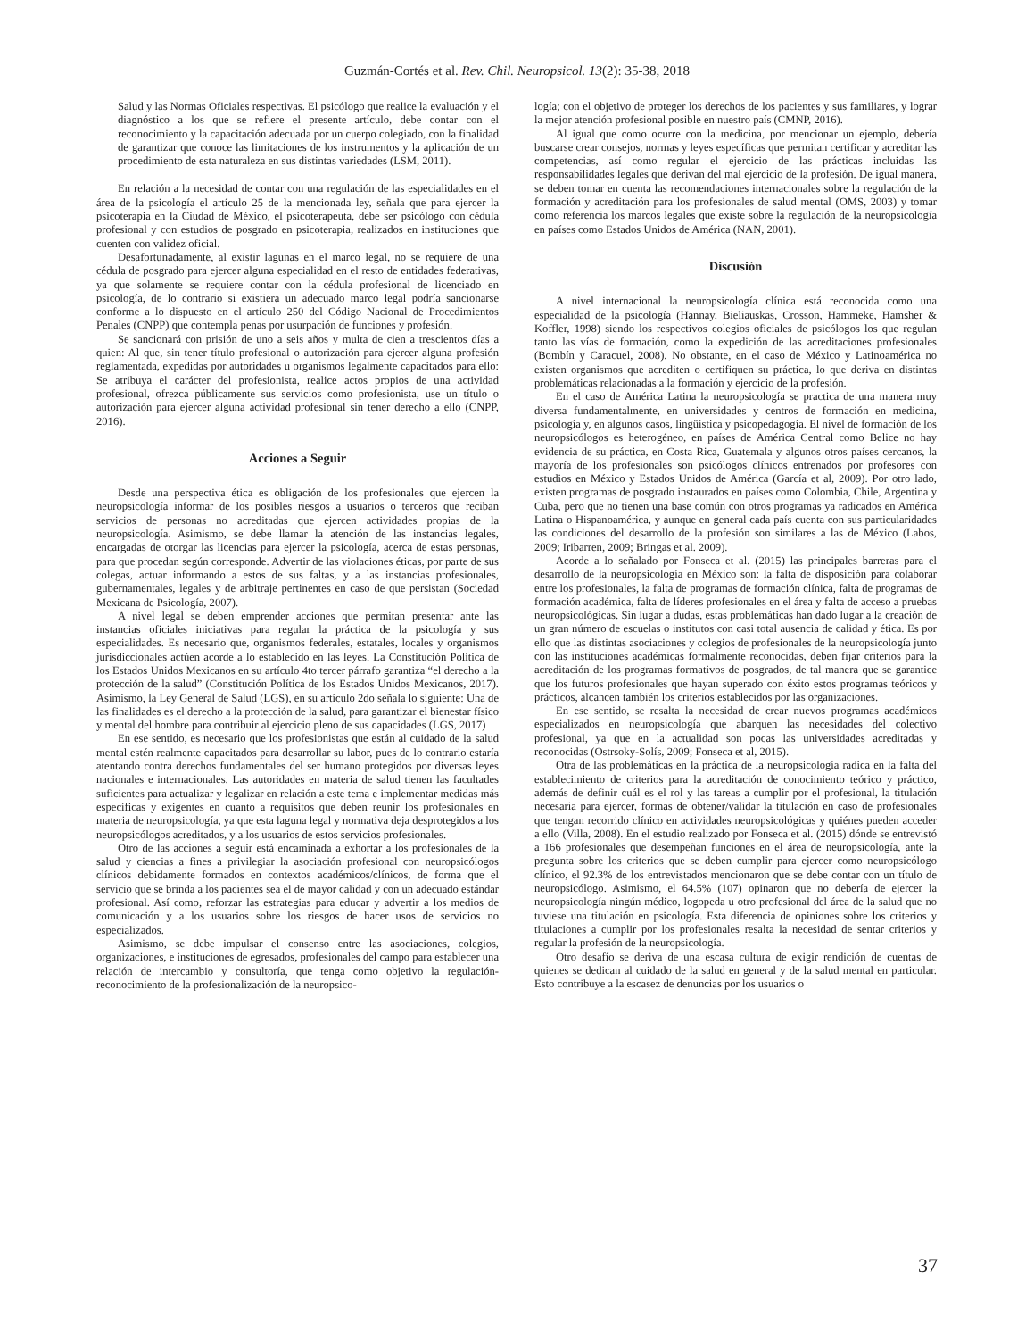Guzmán-Cortés et al. Rev. Chil. Neuropsicol. 13(2): 35-38, 2018
Salud y las Normas Oficiales respectivas. El psicólogo que realice la evaluación y el diagnóstico a los que se refiere el presente artículo, debe contar con el reconocimiento y la capacitación adecuada por un cuerpo colegiado, con la finalidad de garantizar que conoce las limitaciones de los instrumentos y la aplicación de un procedimiento de esta naturaleza en sus distintas variedades (LSM, 2011).
En relación a la necesidad de contar con una regulación de las especialidades en el área de la psicología el artículo 25 de la mencionada ley, señala que para ejercer la psicoterapia en la Ciudad de México, el psicoterapeuta, debe ser psicólogo con cédula profesional y con estudios de posgrado en psicoterapia, realizados en instituciones que cuenten con validez oficial.
Desafortunadamente, al existir lagunas en el marco legal, no se requiere de una cédula de posgrado para ejercer alguna especialidad en el resto de entidades federativas, ya que solamente se requiere contar con la cédula profesional de licenciado en psicología, de lo contrario si existiera un adecuado marco legal podría sancionarse conforme a lo dispuesto en el artículo 250 del Código Nacional de Procedimientos Penales (CNPP) que contempla penas por usurpación de funciones y profesión.
Se sancionará con prisión de uno a seis años y multa de cien a trescientos días a quien: Al que, sin tener título profesional o autorización para ejercer alguna profesión reglamentada, expedidas por autoridades u organismos legalmente capacitados para ello: Se atribuya el carácter del profesionista, realice actos propios de una actividad profesional, ofrezca públicamente sus servicios como profesionista, use un título o autorización para ejercer alguna actividad profesional sin tener derecho a ello (CNPP, 2016).
Acciones a Seguir
Desde una perspectiva ética es obligación de los profesionales que ejercen la neuropsicología informar de los posibles riesgos a usuarios o terceros que reciban servicios de personas no acreditadas que ejercen actividades propias de la neuropsicología. Asimismo, se debe llamar la atención de las instancias legales, encargadas de otorgar las licencias para ejercer la psicología, acerca de estas personas, para que procedan según corresponde. Advertir de las violaciones éticas, por parte de sus colegas, actuar informando a estos de sus faltas, y a las instancias profesionales, gubernamentales, legales y de arbitraje pertinentes en caso de que persistan (Sociedad Mexicana de Psicología, 2007).
A nivel legal se deben emprender acciones que permitan presentar ante las instancias oficiales iniciativas para regular la práctica de la psicología y sus especialidades. Es necesario que, organismos federales, estatales, locales y organismos jurisdiccionales actúen acorde a lo establecido en las leyes. La Constitución Política de los Estados Unidos Mexicanos en su artículo 4to tercer párrafo garantiza “el derecho a la protección de la salud” (Constitución Política de los Estados Unidos Mexicanos, 2017). Asimismo, la Ley General de Salud (LGS), en su artículo 2do señala lo siguiente: Una de las finalidades es el derecho a la protección de la salud, para garantizar el bienestar físico y mental del hombre para contribuir al ejercicio pleno de sus capacidades (LGS, 2017)
En ese sentido, es necesario que los profesionistas que están al cuidado de la salud mental estén realmente capacitados para desarrollar su labor, pues de lo contrario estaría atentando contra derechos fundamentales del ser humano protegidos por diversas leyes nacionales e internacionales. Las autoridades en materia de salud tienen las facultades suficientes para actualizar y legalizar en relación a este tema e implementar medidas más específicas y exigentes en cuanto a requisitos que deben reunir los profesionales en materia de neuropsicología, ya que esta laguna legal y normativa deja desprotegidos a los neuropsicólogos acreditados, y a los usuarios de estos servicios profesionales.
Otro de las acciones a seguir está encaminada a exhortar a los profesionales de la salud y ciencias a fines a privilegiar la asociación profesional con neuropsicólogos clínicos debidamente formados en contextos académicos/clínicos, de forma que el servicio que se brinda a los pacientes sea el de mayor calidad y con un adecuado estándar profesional. Así como, reforzar las estrategias para educar y advertir a los medios de comunicación y a los usuarios sobre los riesgos de hacer usos de servicios no especializados.
Asimismo, se debe impulsar el consenso entre las asociaciones, colegios, organizaciones, e instituciones de egresados, profesionales del campo para establecer una relación de intercambio y consultoría, que tenga como objetivo la regulación-reconocimiento de la profesionalización de la neuropsico-
logía; con el objetivo de proteger los derechos de los pacientes y sus familiares, y lograr la mejor atención profesional posible en nuestro país (CMNP, 2016).
Al igual que como ocurre con la medicina, por mencionar un ejemplo, debería buscarse crear consejos, normas y leyes específicas que permitan certificar y acreditar las competencias, así como regular el ejercicio de las prácticas incluidas las responsabilidades legales que derivan del mal ejercicio de la profesión. De igual manera, se deben tomar en cuenta las recomendaciones internacionales sobre la regulación de la formación y acreditación para los profesionales de salud mental (OMS, 2003) y tomar como referencia los marcos legales que existe sobre la regulación de la neuropsicología en países como Estados Unidos de América (NAN, 2001).
Discusión
A nivel internacional la neuropsicología clínica está reconocida como una especialidad de la psicología (Hannay, Bieliauskas, Crosson, Hammeke, Hamsher & Koffler, 1998) siendo los respectivos colegios oficiales de psicólogos los que regulan tanto las vías de formación, como la expedición de las acreditaciones profesionales (Bombín y Caracuel, 2008). No obstante, en el caso de México y Latinoamérica no existen organismos que acrediten o certifiquen su práctica, lo que deriva en distintas problemáticas relacionadas a la formación y ejercicio de la profesión.
En el caso de América Latina la neuropsicología se practica de una manera muy diversa fundamentalmente, en universidades y centros de formación en medicina, psicología y, en algunos casos, lingüística y psicopedagogía. El nivel de formación de los neuropsicólogos es heterogéneo, en países de América Central como Belice no hay evidencia de su práctica, en Costa Rica, Guatemala y algunos otros países cercanos, la mayoría de los profesionales son psicólogos clínicos entrenados por profesores con estudios en México y Estados Unidos de América (García et al, 2009). Por otro lado, existen programas de posgrado instaurados en países como Colombia, Chile, Argentina y Cuba, pero que no tienen una base común con otros programas ya radicados en América Latina o Hispanoamérica, y aunque en general cada país cuenta con sus particularidades las condiciones del desarrollo de la profesión son similares a las de México (Labos, 2009; Iribarren, 2009; Bringas et al. 2009).
Acorde a lo señalado por Fonseca et al. (2015) las principales barreras para el desarrollo de la neuropsicología en México son: la falta de disposición para colaborar entre los profesionales, la falta de programas de formación clínica, falta de programas de formación académica, falta de líderes profesionales en el área y falta de acceso a pruebas neuropsicológicas. Sin lugar a dudas, estas problemáticas han dado lugar a la creación de un gran número de escuelas o institutos con casi total ausencia de calidad y ética. Es por ello que las distintas asociaciones y colegios de profesionales de la neuropsicología junto con las instituciones académicas formalmente reconocidas, deben fijar criterios para la acreditación de los programas formativos de posgrados, de tal manera que se garantice que los futuros profesionales que hayan superado con éxito estos programas teóricos y prácticos, alcancen también los criterios establecidos por las organizaciones.
En ese sentido, se resalta la necesidad de crear nuevos programas académicos especializados en neuropsicología que abarquen las necesidades del colectivo profesional, ya que en la actualidad son pocas las universidades acreditadas y reconocidas (Ostrsoky-Solís, 2009; Fonseca et al, 2015).
Otra de las problemáticas en la práctica de la neuropsicología radica en la falta del establecimiento de criterios para la acreditación de conocimiento teórico y práctico, además de definir cuál es el rol y las tareas a cumplir por el profesional, la titulación necesaria para ejercer, formas de obtener/validar la titulación en caso de profesionales que tengan recorrido clínico en actividades neuropsicológicas y quiénes pueden acceder a ello (Villa, 2008). En el estudio realizado por Fonseca et al. (2015) dónde se entrevistó a 166 profesionales que desempeñan funciones en el área de neuropsicología, ante la pregunta sobre los criterios que se deben cumplir para ejercer como neuropsicólogo clínico, el 92.3% de los entrevistados mencionaron que se debe contar con un título de neuropsicólogo. Asimismo, el 64.5% (107) opinaron que no debería de ejercer la neuropsicología ningún médico, logopeda u otro profesional del área de la salud que no tuviese una titulación en psicología. Esta diferencia de opiniones sobre los criterios y titulaciones a cumplir por los profesionales resalta la necesidad de sentar criterios y regular la profesión de la neuropsicología.
Otro desafío se deriva de una escasa cultura de exigir rendición de cuentas de quienes se dedican al cuidado de la salud en general y de la salud mental en particular. Esto contribuye a la escasez de denuncias por los usuarios o
37